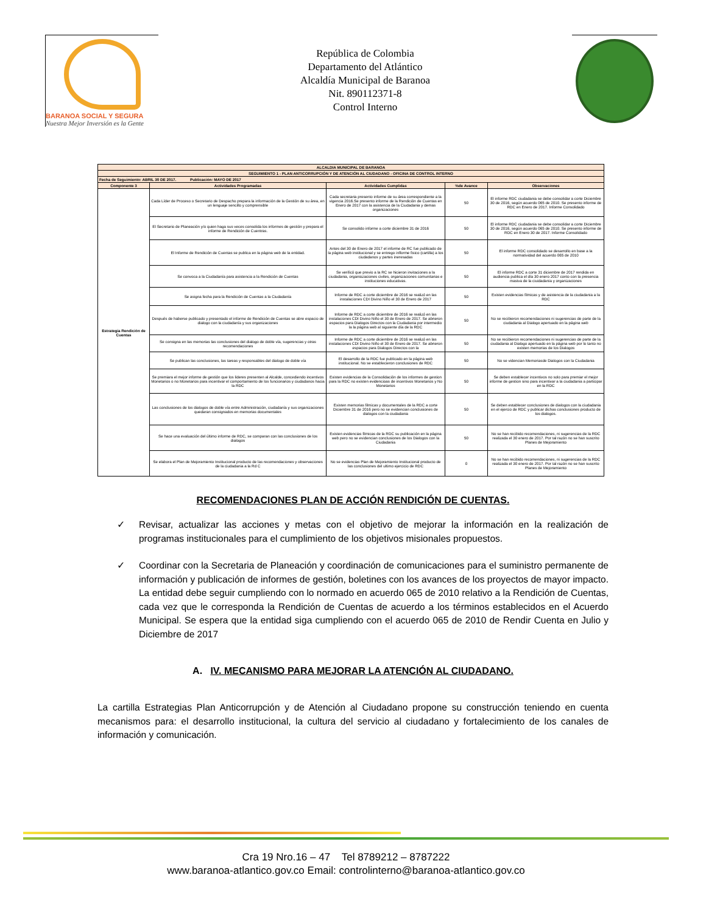BARANOA SOCIAL Y SEGURA
Nuestra Mejor Inversión es la Gente
República de Colombia
Departamento del Atlántico
Alcaldía Municipal de Baranoa
Nit. 890112371-8
Control Interno
| ALCALDIA MUNICIPAL DE BARANOA | | | | |
| SEGUIMIENTO 1 - PLAN ANTICORRUPCIÓN Y DE ATENCIÓN AL CIUDADANO - OFICINA DE CONTROL INTERNO | | | | |
| Fecha de Seguimiento: ABRIL 30 DE 2017. Publicación: MAYO DE 2017 | | | | |
| Componente 3 | Actividades Programadas | Actividades Cumplidas | %de Avance | Observaciones |
| Estrategia Rendición de Cuentas | Cada Líder de Proceso o Secretario de Despacho prepara la información de la Gestión de su área, en un lenguaje sencillo y comprensible | Cada secretaria presento informe de su área correspondiente a la vigencia 2016.Se presento informe de la Rendición de Cuentas en Enero de 2017 con la asistencia de la Ciudadania y demas organizaciones | 50 | El informe RDC ciudadania se debe consolidar a corte Diciembre 30 de 2016, según acuerdo 065 de 2010. Se presento informe de RDC en Enero de 2017. Informe Consolidado |
| | El Secretario de Planeación y/o quien haga sus veces consolida los informes de gestión y prepara el informe de Rendición de Cuentras. | Se consolido informe a corte diciembre 31 de 2016 | 50 | El informe RDC ciudadania se debe consolidar a corte Diciembre 30 de 2016, según acuerdo 065 de 2010. Se presento informe de RDC en Enero 30 de 2017. Informe Consolidado |
| | El Informe de Rendición de Cuentas se publica en la página web de la entidad. | Antes del 30 de Enero de 2017 el informe de RC fue publicado de la página web institucional y se entrego inflorme fisico (cartilla) a los ciudadanos y partes ineresadas | 50 | El informe RDC consolidado se desarrollo en base a la normatividad del acuerdo 065 de 2010 |
| | Se convoca a la Ciudadanía para asistencia a la Rendición de Cuentas | Se verificó que previo a la RC se hicieron invitaciones a la ciudadania, organiozaciones civiles, organizaciones comunitarias e instituciones educativas. | 50 | El informe RDC a corte 31 diciembre de 2017 rendida en audiencia publica el día 30 enero 2017 conto con la presencia masiva de la ciuidadania y organizaciones |
| | Se asigna fecha para la Rendición de Cuentas a la Ciudadanía | Informe de RDC a corte diciembre de 2016 se realizó en las instalaciones CDI Divino Niño el 30 de Enero de 2017 | 50 | Existen evidencias filmicas y de asistencia de la ciudadania a la RDC |
| | Después de haberse publicado y presentado el informe de Rendición de Cuentas se abre espacio de dialogo con la ciudadanía y sus organizaciones | Informe de RDC a corte diciembre de 2016 se realizó en las instalaciones CDI Divino Niño el 30 de Enero de 2017. Se abrieron espacios para Dialogos Directos con la Ciudadania por intermedio la la página web al siguiente día de la RDC | 50 | No se recibieron recomendaciones ni sugerencias de parte de la ciudadania al Dialogo apertuado en la página web |
| | Se consigna en las memorias las conclusiones del dialogo de doble vía, sugerencias y otras recomendaciones | Informe de RDC a corte diciembre de 2016 se realizó en las instalaciones CDI Divino Niño el 30 de Enero de 2017. Se abrieron espacios para Dialogos Directos con la | 50 | No se recibieron recomendaciones ni sugerencias de parte de la ciudadania al Dialogo apertuado en la página web por lo tanto no existen memorias de los Dialogos |
| | Se publican las conclusiones, las tareas y responsables del dialogo de doble vía | El desarrollo de la RDC fue publicado en la página web institucional. No se establecieron conclusiones de RDC | 50 | No se videncian Memoriasde Dialogos con la Ciudadania |
| | Se premiara el mejor informe de gestión que los lideres presenten al Alcalde, concediendo incentivos Monetarios o no Monetarios para incentivar el comportamiento de los funcionarios y ciudadanos hacia la RDC | Existen evidencias de la Consolidación de los informes de gestion para la RDC no existen evidencioas de incentivos Monetarios y No Monetarios | 50 | Se deben establecer incentivos no solo para premiar el mejor informe de gestion sino para incentivar a la ciudadania a participar en la RDC |
| | Las conclusiones de los dialogos de doble vía entre Administración, ciudadanía y sus organizaciones quedaran consignados en memorias documentales | Existen memorias filmicas y documentales de la RDC a corte Diciembre 31 de 2016 pero no se evidencian conclusiones de dialogos con la ciudadania | 50 | Se deben establecer conclusiones de dialogos con la ciudadania en el ejercio de RDC y publicar dichas conclusiones producto de los dialogos. |
| | Se hace una evaluación del último informe de RDC, se comparan con las conclusiones de los dialogos | Existen evidencias filmicas de la RDC su publicación en la página web pero no se evidencian conclusiones de los Dialogos con la Ciudadania | 50 | No se han recibido recomendaciones, ni sugerencias de la RDC realizada el 30 enero de 2017. Por tal razón no se han suscrito Planes de Mejoramiento |
| | Se elabora el Plan de Mejoramiento Institucional producto de las recomendaciones y observaciones de la ciudadania a la Rd C | No se evidencias Plan de Mejoramiento Institucional producto de las conclusiones del ultimo ejercicio de RDC | 0 | No se han recibido recomendaciones, ni sugerencias de la RDC realizada el 30 enero de 2017. Por tal razón no se han suscrito Planes de Mejoramiento |
RECOMENDACIONES PLAN DE ACCIÓN RENDICIÓN DE CUENTAS.
✓ Revisar, actualizar las acciones y metas con el objetivo de mejorar la información en la realización de programas institucionales para el cumplimiento de los objetivos misionales propuestos.
✓ Coordinar con la Secretaria de Planeación y coordinación de comunicaciones para el suministro permanente de información y publicación de informes de gestión, boletines con los avances de los proyectos de mayor impacto. La entidad debe seguir cumpliendo con lo normado en acuerdo 065 de 2010 relativo a la Rendición de Cuentas, cada vez que le corresponda la Rendición de Cuentas de acuerdo a los términos establecidos en el Acuerdo Municipal. Se espera que la entidad siga cumpliendo con el acuerdo 065 de 2010 de Rendir Cuenta en Julio y Diciembre de 2017
A. IV. MECANISMO PARA MEJORAR LA ATENCIÓN AL CIUDADANO.
La cartilla Estrategias Plan Anticorrupción y de Atención al Ciudadano propone su construcción teniendo en cuenta mecanismos para: el desarrollo institucional, la cultura del servicio al ciudadano y fortalecimiento de los canales de información y comunicación.
Cra 19 Nro.16 – 47 Tel 8789212 – 8787222
www.baranoa-atlantico.gov.co Email: controlinterno@baranoa-atlantico.gov.co